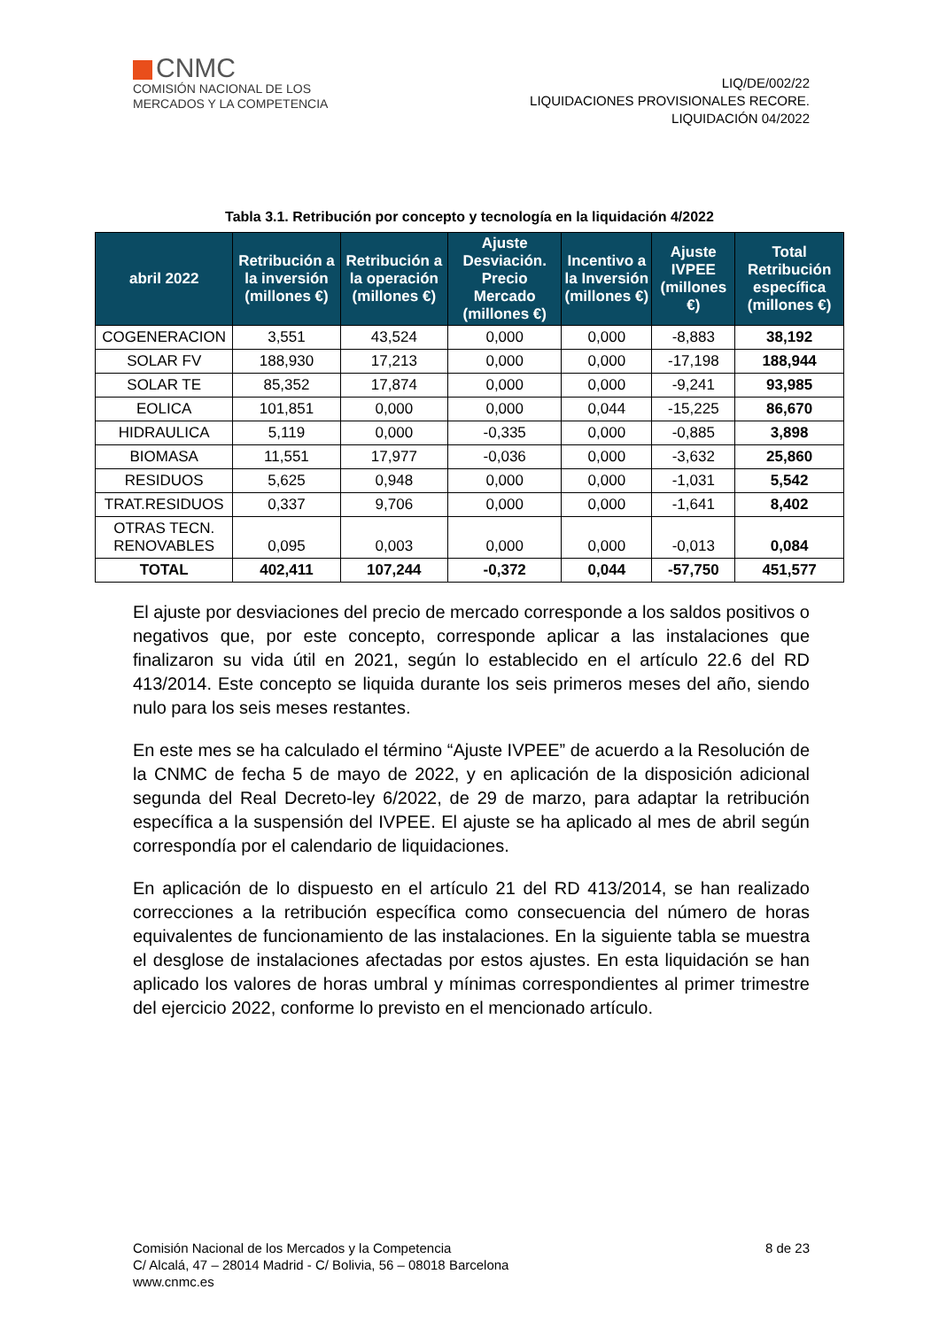CNMC
COMISIÓN NACIONAL DE LOS
MERCADOS Y LA COMPETENCIA
LIQ/DE/002/22
LIQUIDACIONES PROVISIONALES RECORE.
LIQUIDACIÓN 04/2022
Tabla 3.1. Retribución por concepto y tecnología en la liquidación 4/2022
| abril 2022 | Retribución a la inversión (millones €) | Retribución a la operación (millones €) | Ajuste Desviación. Precio Mercado (millones €) | Incentivo a la Inversión (millones €) | Ajuste IVPEE (millones €) | Total Retribución específica (millones €) |
| --- | --- | --- | --- | --- | --- | --- |
| COGENERACION | 3,551 | 43,524 | 0,000 | 0,000 | -8,883 | 38,192 |
| SOLAR FV | 188,930 | 17,213 | 0,000 | 0,000 | -17,198 | 188,944 |
| SOLAR TE | 85,352 | 17,874 | 0,000 | 0,000 | -9,241 | 93,985 |
| EOLICA | 101,851 | 0,000 | 0,000 | 0,044 | -15,225 | 86,670 |
| HIDRAULICA | 5,119 | 0,000 | -0,335 | 0,000 | -0,885 | 3,898 |
| BIOMASA | 11,551 | 17,977 | -0,036 | 0,000 | -3,632 | 25,860 |
| RESIDUOS | 5,625 | 0,948 | 0,000 | 0,000 | -1,031 | 5,542 |
| TRAT.RESIDUOS | 0,337 | 9,706 | 0,000 | 0,000 | -1,641 | 8,402 |
| OTRAS TECN. RENOVABLES | 0,095 | 0,003 | 0,000 | 0,000 | -0,013 | 0,084 |
| TOTAL | 402,411 | 107,244 | -0,372 | 0,044 | -57,750 | 451,577 |
El ajuste por desviaciones del precio de mercado corresponde a los saldos positivos o negativos que, por este concepto, corresponde aplicar a las instalaciones que finalizaron su vida útil en 2021, según lo establecido en el artículo 22.6 del RD 413/2014. Este concepto se liquida durante los seis primeros meses del año, siendo nulo para los seis meses restantes.
En este mes se ha calculado el término “Ajuste IVPEE” de acuerdo a la Resolución de la CNMC de fecha 5 de mayo de 2022, y en aplicación de la disposición adicional segunda del Real Decreto-ley 6/2022, de 29 de marzo, para adaptar la retribución específica a la suspensión del IVPEE. El ajuste se ha aplicado al mes de abril según correspondía por el calendario de liquidaciones.
En aplicación de lo dispuesto en el artículo 21 del RD 413/2014, se han realizado correcciones a la retribución específica como consecuencia del número de horas equivalentes de funcionamiento de las instalaciones. En la siguiente tabla se muestra el desglose de instalaciones afectadas por estos ajustes. En esta liquidación se han aplicado los valores de horas umbral y mínimas correspondientes al primer trimestre del ejercicio 2022, conforme lo previsto en el mencionado artículo.
Comisión Nacional de los Mercados y la Competencia
C/ Alcalá, 47 – 28014 Madrid - C/ Bolivia, 56 – 08018 Barcelona
www.cnmc.es
8 de 23